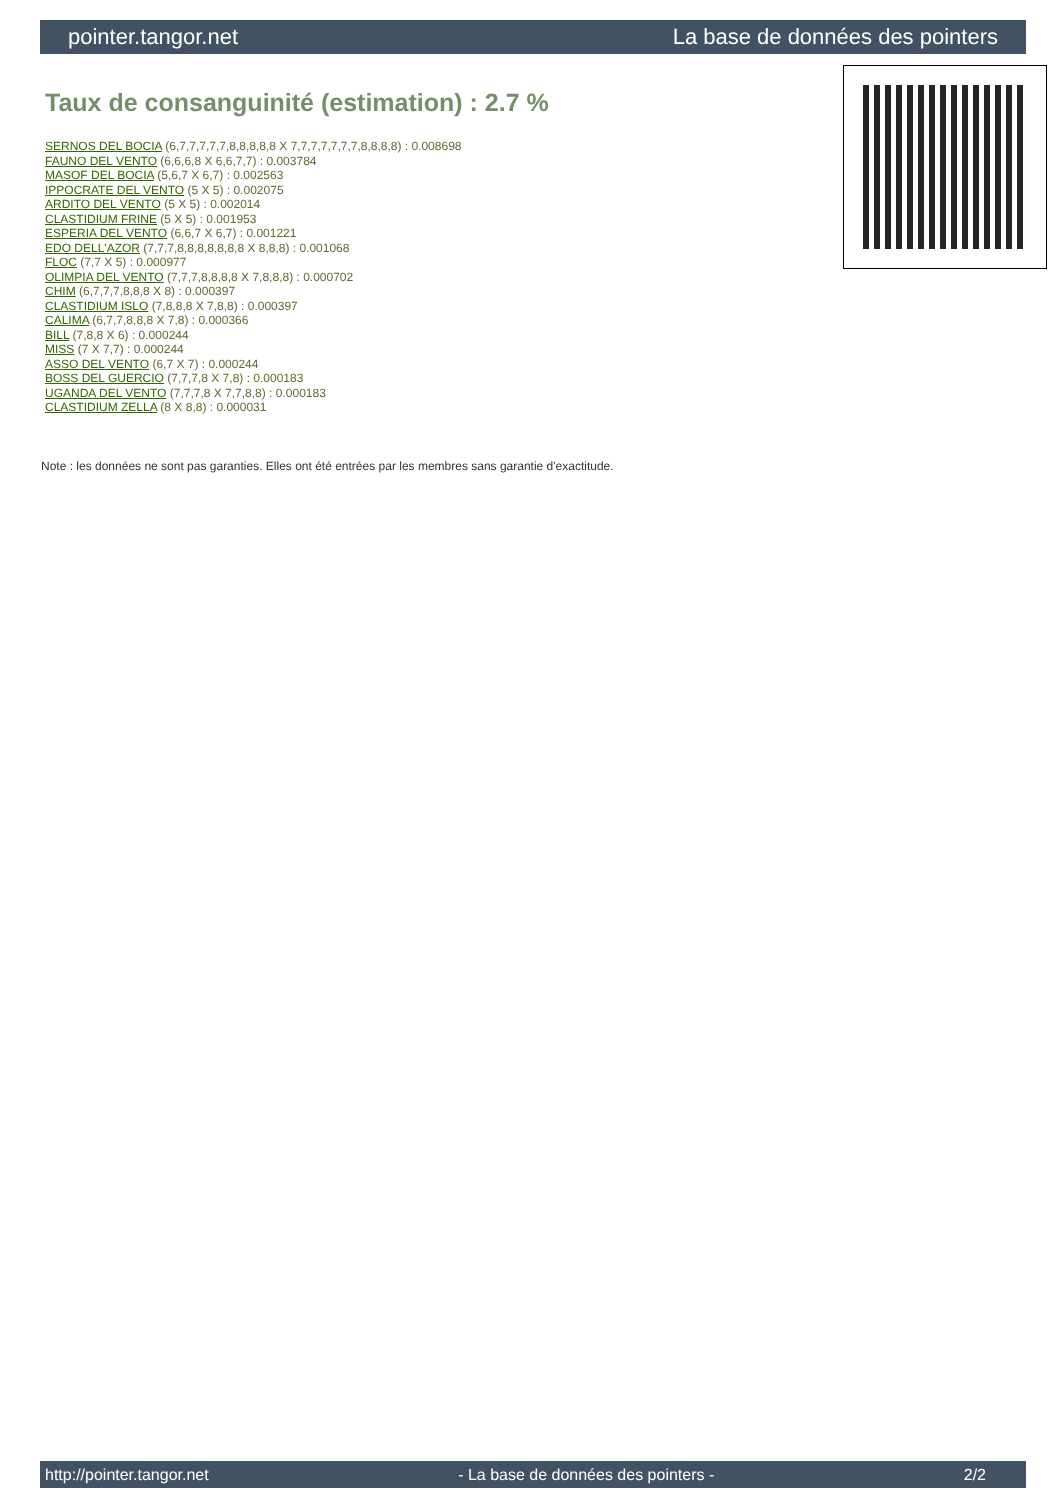pointer.tangor.net La base de données des pointers
Taux de consanguinité (estimation) : 2.7 %
SERNOS DEL BOCIA (6,7,7,7,7,7,8,8,8,8,8 X 7,7,7,7,7,7,7,8,8,8,8) : 0.008698
FAUNO DEL VENTO (6,6,6,8 X 6,6,7,7) : 0.003784
MASOF DEL BOCIA (5,6,7 X 6,7) : 0.002563
IPPOCRATE DEL VENTO (5 X 5) : 0.002075
ARDITO DEL VENTO (5 X 5) : 0.002014
CLASTIDIUM FRINE (5 X 5) : 0.001953
ESPERIA DEL VENTO (6,6,7 X 6,7) : 0.001221
EDO DELL'AZOR (7,7,7,8,8,8,8,8,8,8 X 8,8,8) : 0.001068
FLOC (7,7 X 5) : 0.000977
OLIMPIA DEL VENTO (7,7,7,8,8,8,8 X 7,8,8,8) : 0.000702
CHIM (6,7,7,7,8,8,8 X 8) : 0.000397
CLASTIDIUM ISLO (7,8,8,8 X 7,8,8) : 0.000397
CALIMA (6,7,7,8,8,8 X 7,8) : 0.000366
BILL (7,8,8 X 6) : 0.000244
MISS (7 X 7,7) : 0.000244
ASSO DEL VENTO (6,7 X 7) : 0.000244
BOSS DEL GUERCIO (7,7,7,8 X 7,8) : 0.000183
UGANDA DEL VENTO (7,7,7,8 X 7,7,8,8) : 0.000183
CLASTIDIUM ZELLA (8 X 8,8) : 0.000031
Note : les données ne sont pas garanties. Elles ont été entrées par les membres sans garantie d'exactitude.
http://pointer.tangor.net - La base de données des pointers - 2/2